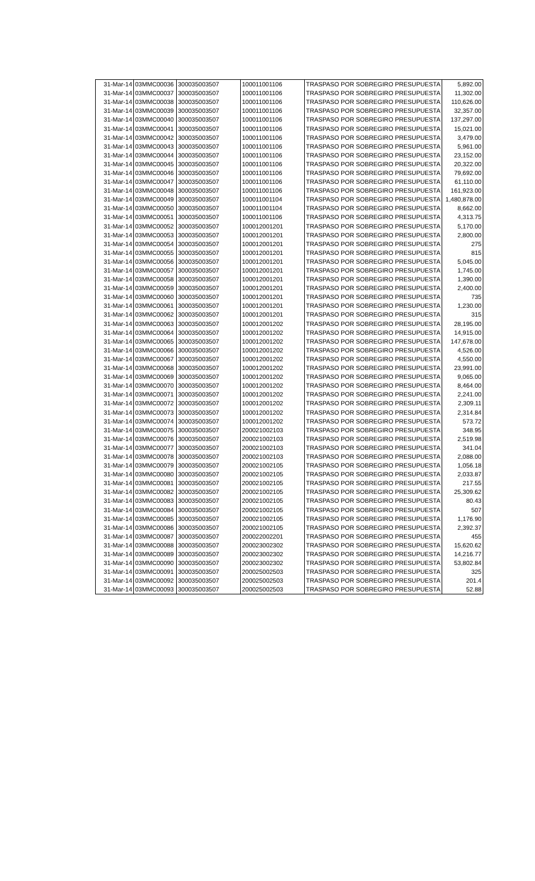| 31-Mar-14 | 03MMC00036 | 300035003507 | 100011001106 | TRASPASO POR SOBREGIRO PRESUPUESTA | 5,892.00 |
| 31-Mar-14 | 03MMC00037 | 300035003507 | 100011001106 | TRASPASO POR SOBREGIRO PRESUPUESTA | 11,302.00 |
| 31-Mar-14 | 03MMC00038 | 300035003507 | 100011001106 | TRASPASO POR SOBREGIRO PRESUPUESTA | 110,626.00 |
| 31-Mar-14 | 03MMC00039 | 300035003507 | 100011001106 | TRASPASO POR SOBREGIRO PRESUPUESTA | 32,357.00 |
| 31-Mar-14 | 03MMC00040 | 300035003507 | 100011001106 | TRASPASO POR SOBREGIRO PRESUPUESTA | 137,297.00 |
| 31-Mar-14 | 03MMC00041 | 300035003507 | 100011001106 | TRASPASO POR SOBREGIRO PRESUPUESTA | 15,021.00 |
| 31-Mar-14 | 03MMC00042 | 300035003507 | 100011001106 | TRASPASO POR SOBREGIRO PRESUPUESTA | 3,479.00 |
| 31-Mar-14 | 03MMC00043 | 300035003507 | 100011001106 | TRASPASO POR SOBREGIRO PRESUPUESTA | 5,961.00 |
| 31-Mar-14 | 03MMC00044 | 300035003507 | 100011001106 | TRASPASO POR SOBREGIRO PRESUPUESTA | 23,152.00 |
| 31-Mar-14 | 03MMC00045 | 300035003507 | 100011001106 | TRASPASO POR SOBREGIRO PRESUPUESTA | 20,322.00 |
| 31-Mar-14 | 03MMC00046 | 300035003507 | 100011001106 | TRASPASO POR SOBREGIRO PRESUPUESTA | 79,692.00 |
| 31-Mar-14 | 03MMC00047 | 300035003507 | 100011001106 | TRASPASO POR SOBREGIRO PRESUPUESTA | 61,110.00 |
| 31-Mar-14 | 03MMC00048 | 300035003507 | 100011001106 | TRASPASO POR SOBREGIRO PRESUPUESTA | 161,923.00 |
| 31-Mar-14 | 03MMC00049 | 300035003507 | 100011001104 | TRASPASO POR SOBREGIRO PRESUPUESTA | 1,480,878.00 |
| 31-Mar-14 | 03MMC00050 | 300035003507 | 100011001104 | TRASPASO POR SOBREGIRO PRESUPUESTA | 8,662.00 |
| 31-Mar-14 | 03MMC00051 | 300035003507 | 100011001106 | TRASPASO POR SOBREGIRO PRESUPUESTA | 4,313.75 |
| 31-Mar-14 | 03MMC00052 | 300035003507 | 100012001201 | TRASPASO POR SOBREGIRO PRESUPUESTA | 5,170.00 |
| 31-Mar-14 | 03MMC00053 | 300035003507 | 100012001201 | TRASPASO POR SOBREGIRO PRESUPUESTA | 2,800.00 |
| 31-Mar-14 | 03MMC00054 | 300035003507 | 100012001201 | TRASPASO POR SOBREGIRO PRESUPUESTA | 275 |
| 31-Mar-14 | 03MMC00055 | 300035003507 | 100012001201 | TRASPASO POR SOBREGIRO PRESUPUESTA | 815 |
| 31-Mar-14 | 03MMC00056 | 300035003507 | 100012001201 | TRASPASO POR SOBREGIRO PRESUPUESTA | 5,045.00 |
| 31-Mar-14 | 03MMC00057 | 300035003507 | 100012001201 | TRASPASO POR SOBREGIRO PRESUPUESTA | 1,745.00 |
| 31-Mar-14 | 03MMC00058 | 300035003507 | 100012001201 | TRASPASO POR SOBREGIRO PRESUPUESTA | 1,390.00 |
| 31-Mar-14 | 03MMC00059 | 300035003507 | 100012001201 | TRASPASO POR SOBREGIRO PRESUPUESTA | 2,400.00 |
| 31-Mar-14 | 03MMC00060 | 300035003507 | 100012001201 | TRASPASO POR SOBREGIRO PRESUPUESTA | 735 |
| 31-Mar-14 | 03MMC00061 | 300035003507 | 100012001201 | TRASPASO POR SOBREGIRO PRESUPUESTA | 1,230.00 |
| 31-Mar-14 | 03MMC00062 | 300035003507 | 100012001201 | TRASPASO POR SOBREGIRO PRESUPUESTA | 315 |
| 31-Mar-14 | 03MMC00063 | 300035003507 | 100012001202 | TRASPASO POR SOBREGIRO PRESUPUESTA | 28,195.00 |
| 31-Mar-14 | 03MMC00064 | 300035003507 | 100012001202 | TRASPASO POR SOBREGIRO PRESUPUESTA | 14,915.00 |
| 31-Mar-14 | 03MMC00065 | 300035003507 | 100012001202 | TRASPASO POR SOBREGIRO PRESUPUESTA | 147,678.00 |
| 31-Mar-14 | 03MMC00066 | 300035003507 | 100012001202 | TRASPASO POR SOBREGIRO PRESUPUESTA | 4,526.00 |
| 31-Mar-14 | 03MMC00067 | 300035003507 | 100012001202 | TRASPASO POR SOBREGIRO PRESUPUESTA | 4,550.00 |
| 31-Mar-14 | 03MMC00068 | 300035003507 | 100012001202 | TRASPASO POR SOBREGIRO PRESUPUESTA | 23,991.00 |
| 31-Mar-14 | 03MMC00069 | 300035003507 | 100012001202 | TRASPASO POR SOBREGIRO PRESUPUESTA | 9,065.00 |
| 31-Mar-14 | 03MMC00070 | 300035003507 | 100012001202 | TRASPASO POR SOBREGIRO PRESUPUESTA | 8,464.00 |
| 31-Mar-14 | 03MMC00071 | 300035003507 | 100012001202 | TRASPASO POR SOBREGIRO PRESUPUESTA | 2,241.00 |
| 31-Mar-14 | 03MMC00072 | 300035003507 | 100012001202 | TRASPASO POR SOBREGIRO PRESUPUESTA | 2,309.11 |
| 31-Mar-14 | 03MMC00073 | 300035003507 | 100012001202 | TRASPASO POR SOBREGIRO PRESUPUESTA | 2,314.84 |
| 31-Mar-14 | 03MMC00074 | 300035003507 | 100012001202 | TRASPASO POR SOBREGIRO PRESUPUESTA | 573.72 |
| 31-Mar-14 | 03MMC00075 | 300035003507 | 200021002103 | TRASPASO POR SOBREGIRO PRESUPUESTA | 348.95 |
| 31-Mar-14 | 03MMC00076 | 300035003507 | 200021002103 | TRASPASO POR SOBREGIRO PRESUPUESTA | 2,519.98 |
| 31-Mar-14 | 03MMC00077 | 300035003507 | 200021002103 | TRASPASO POR SOBREGIRO PRESUPUESTA | 341.04 |
| 31-Mar-14 | 03MMC00078 | 300035003507 | 200021002103 | TRASPASO POR SOBREGIRO PRESUPUESTA | 2,088.00 |
| 31-Mar-14 | 03MMC00079 | 300035003507 | 200021002105 | TRASPASO POR SOBREGIRO PRESUPUESTA | 1,056.18 |
| 31-Mar-14 | 03MMC00080 | 300035003507 | 200021002105 | TRASPASO POR SOBREGIRO PRESUPUESTA | 2,033.87 |
| 31-Mar-14 | 03MMC00081 | 300035003507 | 200021002105 | TRASPASO POR SOBREGIRO PRESUPUESTA | 217.55 |
| 31-Mar-14 | 03MMC00082 | 300035003507 | 200021002105 | TRASPASO POR SOBREGIRO PRESUPUESTA | 25,309.62 |
| 31-Mar-14 | 03MMC00083 | 300035003507 | 200021002105 | TRASPASO POR SOBREGIRO PRESUPUESTA | 80.43 |
| 31-Mar-14 | 03MMC00084 | 300035003507 | 200021002105 | TRASPASO POR SOBREGIRO PRESUPUESTA | 507 |
| 31-Mar-14 | 03MMC00085 | 300035003507 | 200021002105 | TRASPASO POR SOBREGIRO PRESUPUESTA | 1,176.90 |
| 31-Mar-14 | 03MMC00086 | 300035003507 | 200021002105 | TRASPASO POR SOBREGIRO PRESUPUESTA | 2,392.37 |
| 31-Mar-14 | 03MMC00087 | 300035003507 | 200022002201 | TRASPASO POR SOBREGIRO PRESUPUESTA | 455 |
| 31-Mar-14 | 03MMC00088 | 300035003507 | 200023002302 | TRASPASO POR SOBREGIRO PRESUPUESTA | 15,620.62 |
| 31-Mar-14 | 03MMC00089 | 300035003507 | 200023002302 | TRASPASO POR SOBREGIRO PRESUPUESTA | 14,216.77 |
| 31-Mar-14 | 03MMC00090 | 300035003507 | 200023002302 | TRASPASO POR SOBREGIRO PRESUPUESTA | 53,802.84 |
| 31-Mar-14 | 03MMC00091 | 300035003507 | 200025002503 | TRASPASO POR SOBREGIRO PRESUPUESTA | 325 |
| 31-Mar-14 | 03MMC00092 | 300035003507 | 200025002503 | TRASPASO POR SOBREGIRO PRESUPUESTA | 201.4 |
| 31-Mar-14 | 03MMC00093 | 300035003507 | 200025002503 | TRASPASO POR SOBREGIRO PRESUPUESTA | 52.88 |